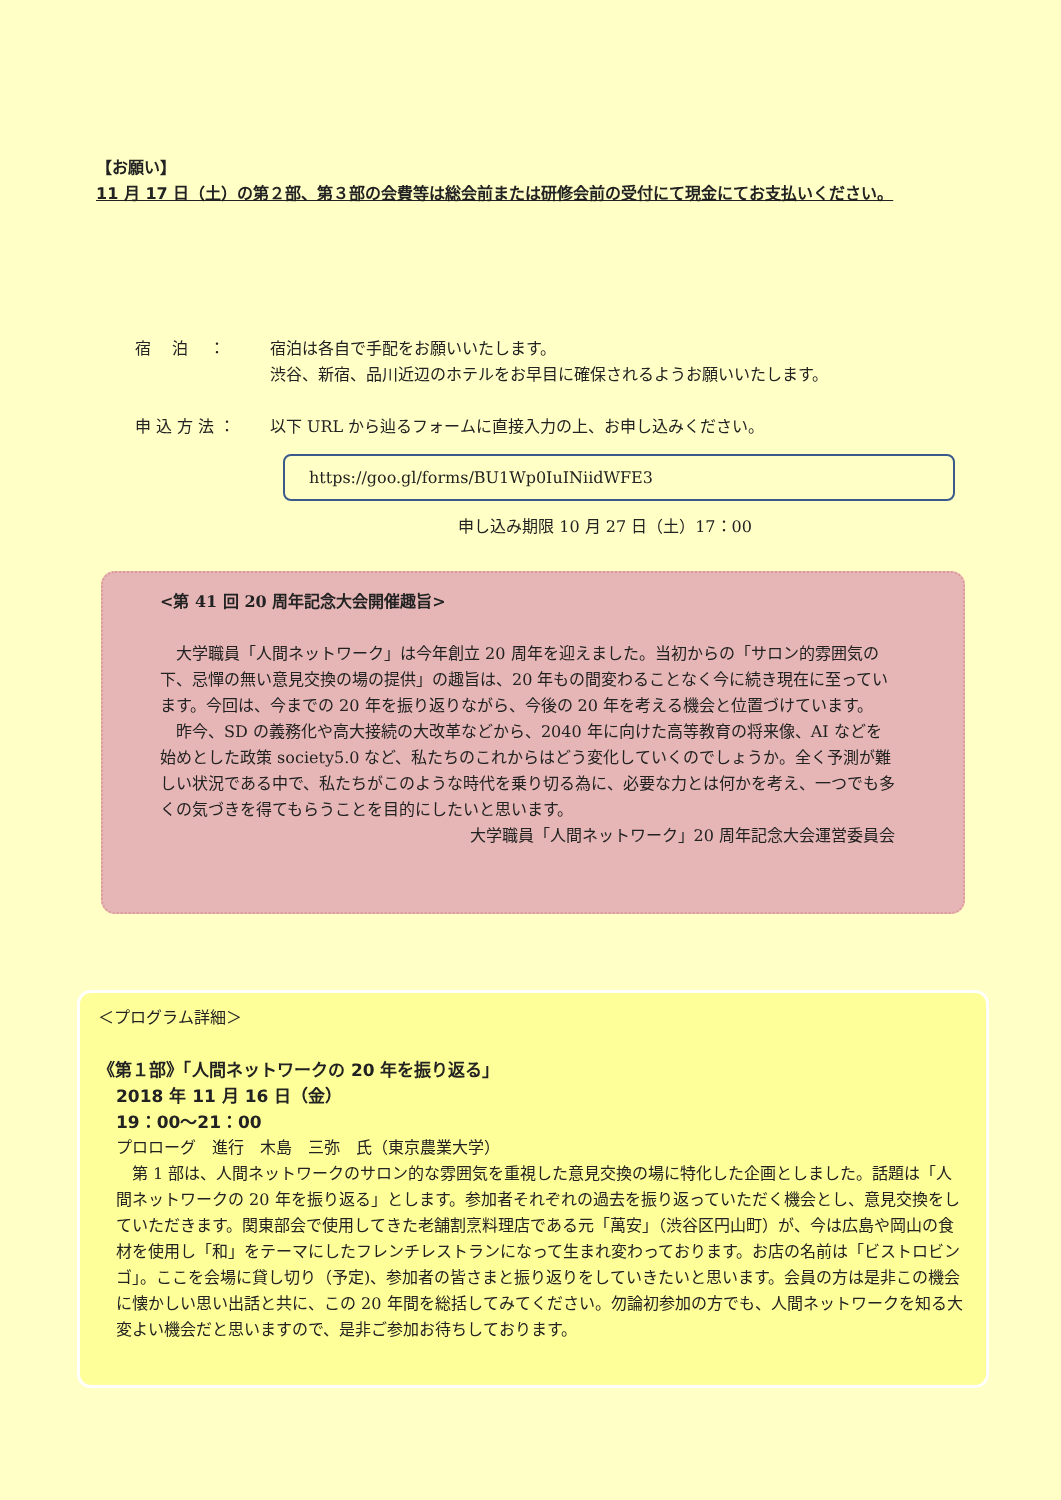【お願い】
11 月 17 日（土）の第２部、第３部の会費等は総会前または研修会前の受付にて現金にてお支払いください。
宿　 泊　 ： 宿泊は各自で手配をお願いいたします。
渋谷、新宿、品川近辺のホテルをお早目に確保されるようお願いいたします。
申 込 方 法 ： 以下 URL から辿るフォームに直接入力の上、お申し込みください。
https://goo.gl/forms/BU1Wp0IuINiidWFE3
申し込み期限 10 月 27 日（土）17：00
<第 41 回 20 周年記念大会開催趣旨>
　大学職員「人間ネットワーク」は今年創立 20 周年を迎えました。当初からの「サロン的雰囲気の下、忌憚の無い意見交換の場の提供」の趣旨は、20 年もの間変わることなく今に続き現在に至っています。今回は、今までの 20 年を振り返りながら、今後の 20 年を考える機会と位置づけています。
　昨今、SD の義務化や高大接続の大改革などから、2040 年に向けた高等教育の将来像、AI などを始めとした政策 society5.0 など、私たちのこれからはどう変化していくのでしょうか。全く予測が難しい状況である中で、私たちがこのような時代を乗り切る為に、必要な力とは何かを考え、一つでも多くの気づきを得てもらうことを目的にしたいと思います。
大学職員「人間ネットワーク」20 周年記念大会運営委員会
＜プログラム詳細＞
《第１部》「人間ネットワークの 20 年を振り返る」
2018 年 11 月 16 日（金）
19：00～21：00
プロローグ　進行　木島　三弥　氏（東京農業大学）
　第 1 部は、人間ネットワークのサロン的な雰囲気を重視した意見交換の場に特化した企画としました。話題は「人間ネットワークの 20 年を振り返る」とします。参加者それぞれの過去を振り返っていただく機会とし、意見交換をしていただきます。関東部会で使用してきた老舗割烹料理店である元「萬安」（渋谷区円山町）が、今は広島や岡山の食材を使用し「和」をテーマにしたフレンチレストランになって生まれ変わっております。お店の名前は「ビストロビンゴ」。ここを会場に貸し切り（予定)、参加者の皆さまと振り返りをしていきたいと思います。会員の方は是非この機会に懐かしい思い出話と共に、この 20 年間を総括してみてください。勿論初参加の方でも、人間ネットワークを知る大変よい機会だと思いますので、是非ご参加お待ちしております。